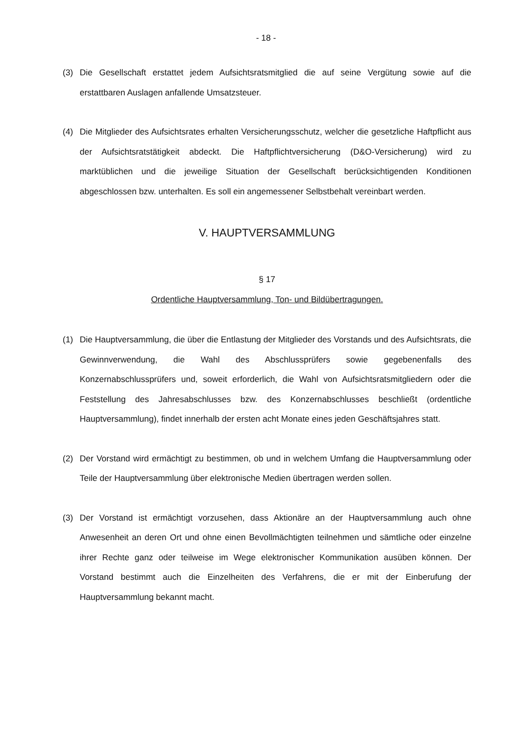- 18 -
(3) Die Gesellschaft erstattet jedem Aufsichtsratsmitglied die auf seine Vergütung sowie auf die erstattbaren Auslagen anfallende Umsatzsteuer.
(4) Die Mitglieder des Aufsichtsrates erhalten Versicherungsschutz, welcher die gesetzliche Haftpflicht aus der Aufsichtsratstätigkeit abdeckt. Die Haftpflichtversicherung (D&O-Versicherung) wird zu marktüblichen und die jeweilige Situation der Gesellschaft berücksichtigenden Konditionen abgeschlossen bzw. unterhalten. Es soll ein angemessener Selbstbehalt vereinbart werden.
V. HAUPTVERSAMMLUNG
§ 17
Ordentliche Hauptversammlung, Ton- und Bildübertragungen.
(1) Die Hauptversammlung, die über die Entlastung der Mitglieder des Vorstands und des Aufsichtsrats, die Gewinnverwendung, die Wahl des Abschlussprüfers sowie gegebenenfalls des Konzernabschlussprüfers und, soweit erforderlich, die Wahl von Aufsichtsratsmitgliedern oder die Feststellung des Jahresabschlusses bzw. des Konzernabschlusses beschließt (ordentliche Hauptversammlung), findet innerhalb der ersten acht Monate eines jeden Geschäftsjahres statt.
(2) Der Vorstand wird ermächtigt zu bestimmen, ob und in welchem Umfang die Hauptversammlung oder Teile der Hauptversammlung über elektronische Medien übertragen werden sollen.
(3) Der Vorstand ist ermächtigt vorzusehen, dass Aktionäre an der Hauptversammlung auch ohne Anwesenheit an deren Ort und ohne einen Bevollmächtigten teilnehmen und sämtliche oder einzelne ihrer Rechte ganz oder teilweise im Wege elektronischer Kommunikation ausüben können. Der Vorstand bestimmt auch die Einzelheiten des Verfahrens, die er mit der Einberufung der Hauptversammlung bekannt macht.